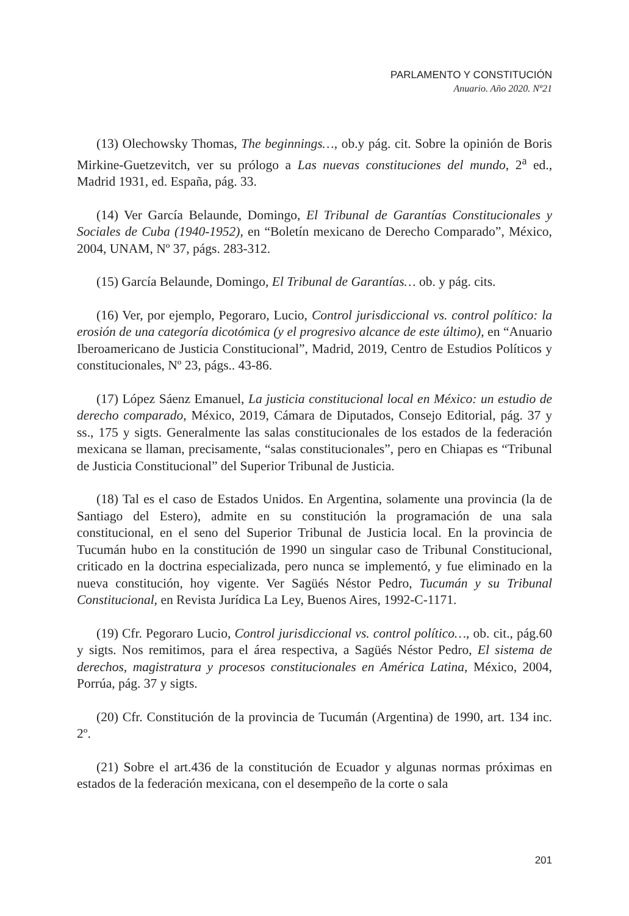PARLAMENTO Y CONSTITUCIÓN
Anuario. Año 2020. Nº21
(13) Olechowsky Thomas, The beginnings…, ob.y pág. cit. Sobre la opinión de Boris Mirkine-Guetzevitch, ver su prólogo a Las nuevas constituciones del mundo, 2<sup>a</sup> ed., Madrid 1931, ed. España, pág. 33.
(14) Ver García Belaunde, Domingo, El Tribunal de Garantías Constitucionales y Sociales de Cuba (1940-1952), en “Boletín mexicano de Derecho Comparado”, México, 2004, UNAM, Nº 37, págs. 283-312.
(15) García Belaunde, Domingo, El Tribunal de Garantías… ob. y pág. cits.
(16) Ver, por ejemplo, Pegoraro, Lucio, Control jurisdiccional vs. control político: la erosión de una categoría dicotómica (y el progresivo alcance de este último), en “Anuario Iberoamericano de Justicia Constitucional”, Madrid, 2019, Centro de Estudios Políticos y constitucionales, Nº 23, págs.. 43-86.
(17) López Sáenz Emanuel, La justicia constitucional local en México: un estudio de derecho comparado, México, 2019, Cámara de Diputados, Consejo Editorial, pág. 37 y ss., 175 y sigts. Generalmente las salas constitucionales de los estados de la federación mexicana se llaman, precisamente, “salas constitucionales”, pero en Chiapas es “Tribunal de Justicia Constitucional” del Superior Tribunal de Justicia.
(18) Tal es el caso de Estados Unidos. En Argentina, solamente una provincia (la de Santiago del Estero), admite en su constitución la programación de una sala constitucional, en el seno del Superior Tribunal de Justicia local. En la provincia de Tucumán hubo en la constitución de 1990 un singular caso de Tribunal Constitucional, criticado en la doctrina especializada, pero nunca se implementó, y fue eliminado en la nueva constitución, hoy vigente. Ver Sagüés Néstor Pedro, Tucumán y su Tribunal Constitucional, en Revista Jurídica La Ley, Buenos Aires, 1992-C-1171.
(19) Cfr. Pegoraro Lucio, Control jurisdiccional vs. control político…, ob. cit., pág.60 y sigts. Nos remitimos, para el área respectiva, a Sagüés Néstor Pedro, El sistema de derechos, magistratura y procesos constitucionales en América Latina, México, 2004, Porrúa, pág. 37 y sigts.
(20) Cfr. Constitución de la provincia de Tucumán (Argentina) de 1990, art. 134 inc. 2º.
(21) Sobre el art.436 de la constitución de Ecuador y algunas normas próximas en estados de la federación mexicana, con el desempeño de la corte o sala
201